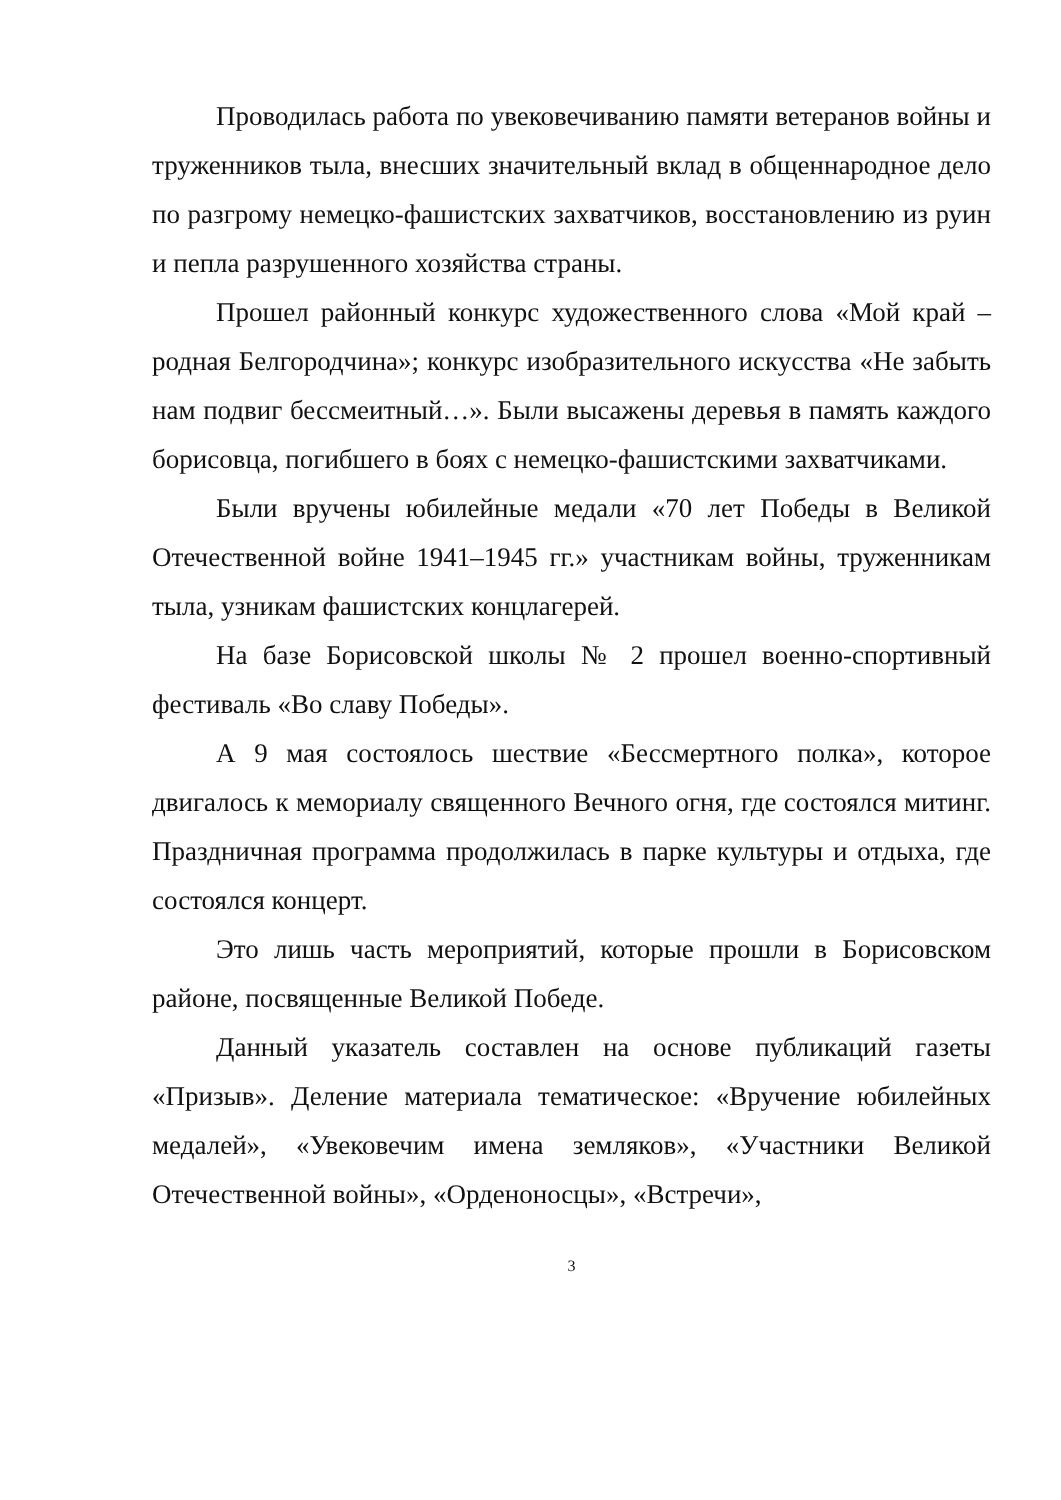Проводилась работа по увековечиванию памяти ветеранов войны и труженников тыла, внесших значительный вклад в общеннародное дело по разгрому немецко-фашистских захватчиков, восстановлению из руин и пепла разрушенного хозяйства страны.
Прошел районный конкурс художественного слова «Мой край – родная Белгородчина»; конкурс изобразительного искусства «Не забыть нам подвиг бессмеитный…». Были высажены деревья в память каждого борисовца, погибшего в боях с немецко-фашистскими захватчиками.
Были вручены юбилейные медали «70 лет Победы в Великой Отечественной войне 1941–1945 гг.» участникам войны, труженникам тыла, узникам фашистских концлагерей.
На базе Борисовской школы № 2 прошел военно-спортивный фестиваль «Во славу Победы».
А 9 мая состоялось шествие «Бессмертного полка», которое двигалось к мемориалу священного Вечного огня, где состоялся митинг. Праздничная программа продолжилась в парке культуры и отдыха, где состоялся концерт.
Это лишь часть мероприятий, которые прошли в Борисовском районе, посвященные Великой Победе.
Данный указатель составлен на основе публикаций газеты «Призыв». Деление материала тематическое: «Вручение юбилейных медалей», «Увековечим имена земляков», «Участники Великой Отечественной войны», «Орденоносцы», «Встречи»,
3